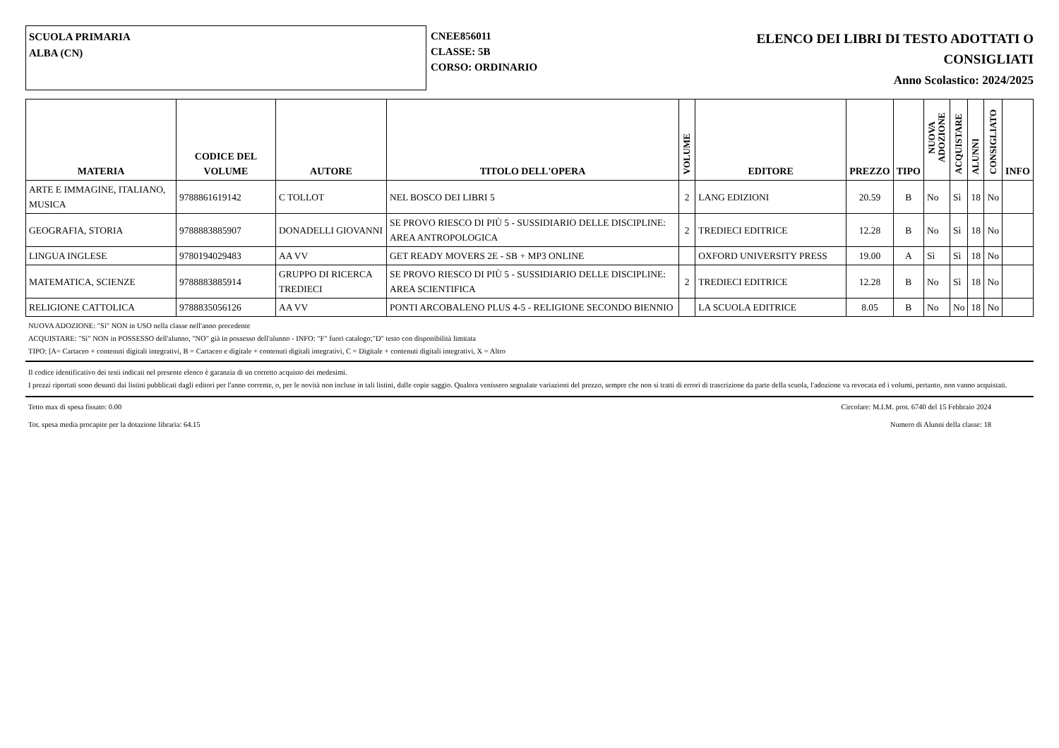SCUOLA PRIMARIA
ALBA (CN)
CNEE856011
CLASSE: 5B
CORSO: ORDINARIO
ELENCO DEI LIBRI DI TESTO ADOTTATI O
CONSIGLIATI
Anno Scolastico: 2024/2025
| MATERIA | CODICE DEL VOLUME | AUTORE | TITOLO DELL'OPERA | VOLUME | EDITORE | PREZZO | TIPO | NUOVA ADOZIONE | ACQUISTARE | ALUNNI | CONSIGLIATO | INFO |
| --- | --- | --- | --- | --- | --- | --- | --- | --- | --- | --- | --- | --- |
| ARTE E IMMAGINE, ITALIANO, MUSICA | 9788861619142 | C TOLLOT | NEL BOSCO DEI LIBRI 5 | 2 | LANG EDIZIONI | 20.59 | B | No | Sì | 18 | No | |
| GEOGRAFIA, STORIA | 9788883885907 | DONADELLI GIOVANNI | SE PROVO RIESCO DI PIÙ 5 - SUSSIDIARIO DELLE DISCIPLINE: AREA ANTROPOLOGICA | 2 | TREDIECI EDITRICE | 12.28 | B | No | Sì | 18 | No | |
| LINGUA INGLESE | 9780194029483 | AA VV | GET READY MOVERS 2E - SB + MP3 ONLINE | | OXFORD UNIVERSITY PRESS | 19.00 | A | Sì | Sì | 18 | No | |
| MATEMATICA, SCIENZE | 9788883885914 | GRUPPO DI RICERCA TREDIECI | SE PROVO RIESCO DI PIÙ 5 - SUSSIDIARIO DELLE DISCIPLINE: AREA SCIENTIFICA | 2 | TREDIECI EDITRICE | 12.28 | B | No | Sì | 18 | No | |
| RELIGIONE CATTOLICA | 9788835056126 | AA VV | PONTI ARCOBALENO PLUS 4-5 - RELIGIONE SECONDO BIENNIO | | LA SCUOLA EDITRICE | 8.05 | B | No | No | 18 | No | |
NUOVA ADOZIONE: "Sì" NON in USO nella classe nell'anno precedente
ACQUISTARE: "Sì" NON in POSSESSO dell'alunno, "NO" già in possesso dell'alunno - INFO: "F" fuori catalogo;"D" testo con disponibilità limitata
TIPO: [A= Cartaceo + contenuti digitali integrativi, B = Cartaceo e digitale + contenuti digitali integrativi, C = Digitale + contenuti digitali integrativi, X = Altro
Il codice identificativo dei testi indicati nel presente elenco è garanzia di un corretto acquisto dei medesimi.
I prezzi riportati sono desunti dai listini pubblicati dagli editori per l'anno corrente, o, per le novità non incluse in tali listini, dalle copie saggio. Qualora venissero segnalate variazioni del prezzo, sempre che non si tratti di errori di trascrizione da parte della scuola, l'adozione va revocata ed i volumi, pertanto, non vanno acquistati.
Tetto max di spesa fissato: 0.00 Circolare: M.I.M. prot. 6740 del 15 Febbraio 2024
Tot. spesa media procapite per la dotazione libraria: 64.15 Numero di Alunni della classe: 18